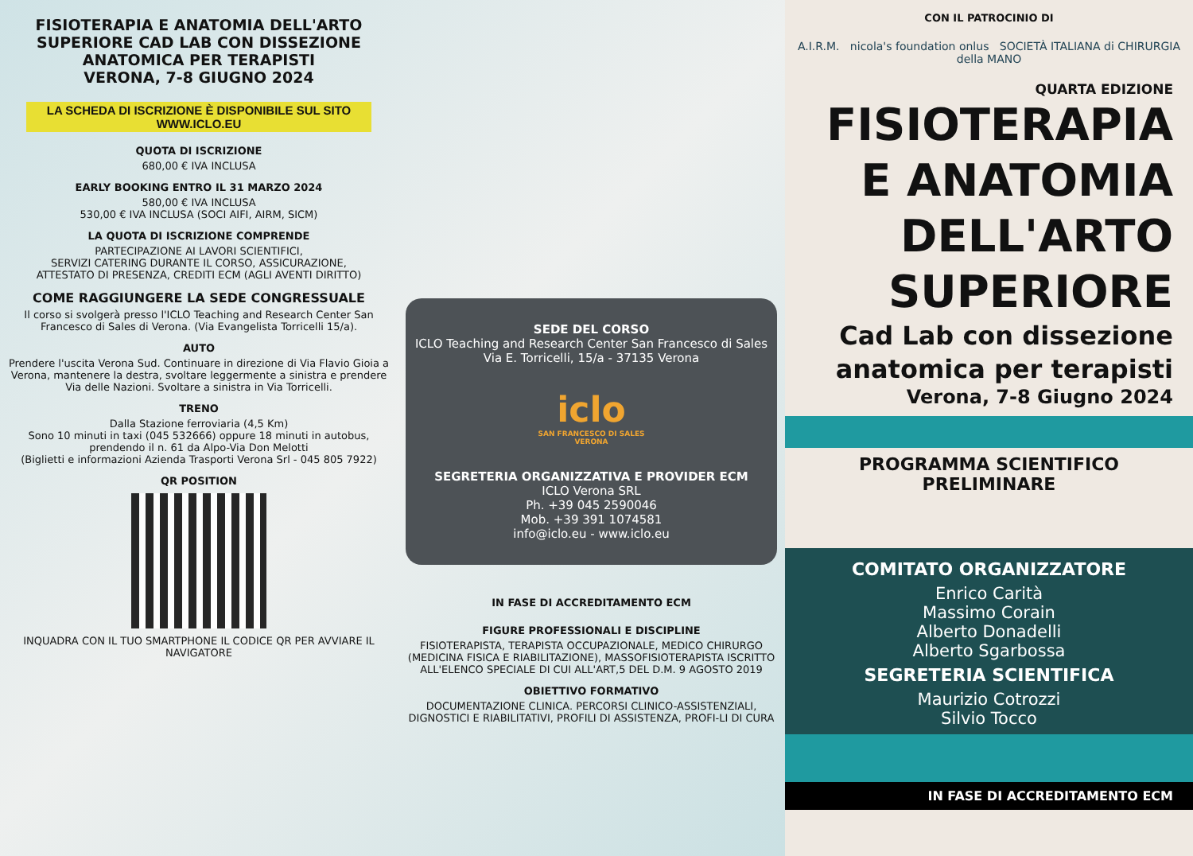FISIOTERAPIA E ANATOMIA DELL'ARTO SUPERIORE CAD LAB CON DISSEZIONE ANATOMICA PER TERAPISTI
VERONA, 7-8 GIUGNO 2024
LA SCHEDA DI ISCRIZIONE È DISPONIBILE SUL SITO WWW.ICLO.EU
QUOTA DI ISCRIZIONE
680,00 € IVA INCLUSA
EARLY BOOKING ENTRO IL 31 MARZO 2024
580,00 € IVA INCLUSA
530,00 € IVA INCLUSA (SOCI AIFI, AIRM, SICM)
LA QUOTA DI ISCRIZIONE COMPRENDE
PARTECIPAZIONE AI LAVORI SCIENTIFICI,
SERVIZI CATERING DURANTE IL CORSO, ASSICURAZIONE,
ATTESTATO DI PRESENZA, CREDITI ECM (AGLI AVENTI DIRITTO)
COME RAGGIUNGERE LA SEDE CONGRESSUALE
Il corso si svolgerà presso l'ICLO Teaching and Research Center San Francesco di Sales di Verona. (Via Evangelista Torricelli 15/a).
AUTO
Prendere l'uscita Verona Sud. Continuare in direzione di Via Flavio Gioia a Verona, mantenere la destra, svoltare leggermente a sinistra e prendere Via delle Nazioni. Svoltare a sinistra in Via Torricelli.
TRENO
Dalla Stazione ferroviaria (4,5 Km)
Sono 10 minuti in taxi (045 532666) oppure 18 minuti in autobus, prendendo il n. 61 da Alpo-Via Don Melotti
(Biglietti e informazioni Azienda Trasporti Verona Srl - 045 805 7922)
QR POSITION
INQUADRA CON IL TUO SMARTPHONE IL CODICE QR PER AVVIARE IL NAVIGATORE
SEDE DEL CORSO
ICLO Teaching and Research Center San Francesco di Sales
Via E. Torricelli, 15/a - 37135 Verona
iclo
SAN FRANCESCO DI SALES
VERONA
SEGRETERIA ORGANIZZATIVA E PROVIDER ECM
ICLO Verona SRL
Ph. +39 045 2590046
Mob. +39 391 1074581
info@iclo.eu - www.iclo.eu
IN FASE DI ACCREDITAMENTO ECM
FIGURE PROFESSIONALI E DISCIPLINE
FISIOTERAPISTA, TERAPISTA OCCUPAZIONALE, MEDICO CHIRURGO (MEDICINA FISICA E RIABILITAZIONE), MASSOFISIOTERAPISTA ISCRITTO ALL'ELENCO SPECIALE DI CUI ALL'ART,5 DEL D.M. 9 AGOSTO 2019
OBIETTIVO FORMATIVO
DOCUMENTAZIONE CLINICA. PERCORSI CLINICO-ASSISTENZIALI, DIGNOSTICI E RIABILITATIVI, PROFILI DI ASSISTENZA, PROFI-LI DI CURA
CON IL PATROCINIO DI
A.I.R.M. nicola's foundation onlus SOCIETÀ ITALIANA di CHIRURGIA della MANO
QUARTA EDIZIONE
FISIOTERAPIA E ANATOMIA DELL'ARTO SUPERIORE
Cad Lab con dissezione anatomica per terapisti
Verona, 7-8 Giugno 2024
PROGRAMMA SCIENTIFICO PRELIMINARE
COMITATO ORGANIZZATORE
Enrico Carità
Massimo Corain
Alberto Donadelli
Alberto Sgarbossa
SEGRETERIA SCIENTIFICA
Maurizio Cotrozzi
Silvio Tocco
IN FASE DI ACCREDITAMENTO ECM